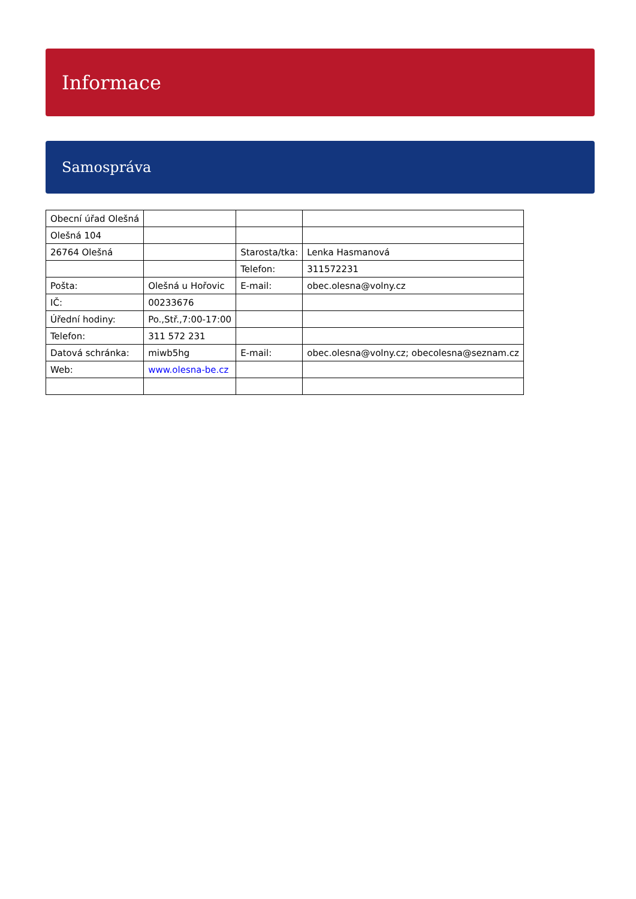Informace
Samospráva
| Obecní úřad Olešná | | | |
| Olešná 104 | | | |
| 26764 Olešná | | Starosta/tka: | Lenka Hasmanová |
| | | Telefon: | 311572231 |
| Pošta: | Olešná u Hořovic | E-mail: | obec.olesna@volny.cz |
| IČ: | 00233676 | | |
| Úřední hodiny: | Po.,Stř.,7:00-17:00 | | |
| Telefon: | 311 572 231 | | |
| Datová schránka: | miwb5hg | E-mail: | obec.olesna@volny.cz; obecolesna@seznam.cz |
| Web: | www.olesna-be.cz | | |